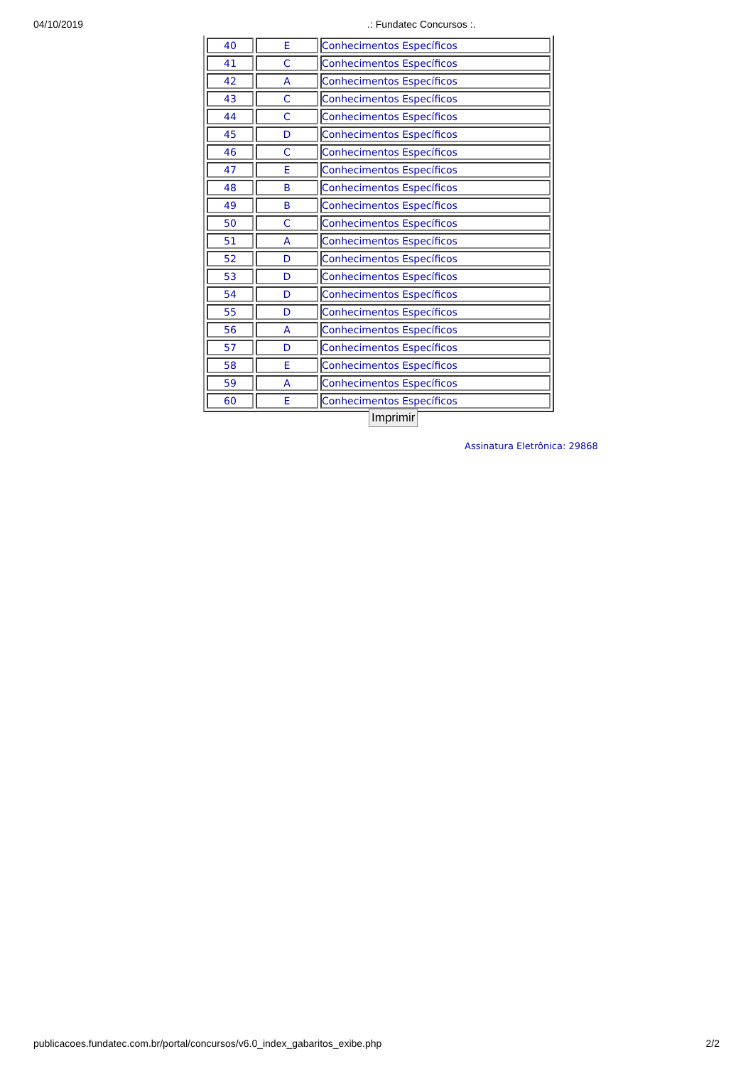04/10/2019.: Fundatec Concursos :.
| 40 | E | Conhecimentos Específicos |
| 41 | C | Conhecimentos Específicos |
| 42 | A | Conhecimentos Específicos |
| 43 | C | Conhecimentos Específicos |
| 44 | C | Conhecimentos Específicos |
| 45 | D | Conhecimentos Específicos |
| 46 | C | Conhecimentos Específicos |
| 47 | E | Conhecimentos Específicos |
| 48 | B | Conhecimentos Específicos |
| 49 | B | Conhecimentos Específicos |
| 50 | C | Conhecimentos Específicos |
| 51 | A | Conhecimentos Específicos |
| 52 | D | Conhecimentos Específicos |
| 53 | D | Conhecimentos Específicos |
| 54 | D | Conhecimentos Específicos |
| 55 | D | Conhecimentos Específicos |
| 56 | A | Conhecimentos Específicos |
| 57 | D | Conhecimentos Específicos |
| 58 | E | Conhecimentos Específicos |
| 59 | A | Conhecimentos Específicos |
| 60 | E | Conhecimentos Específicos |
Imprimir
Assinatura Eletrônica: 29868
publicacoes.fundatec.com.br/portal/concursos/v6.0_index_gabaritos_exibe.php 2/2